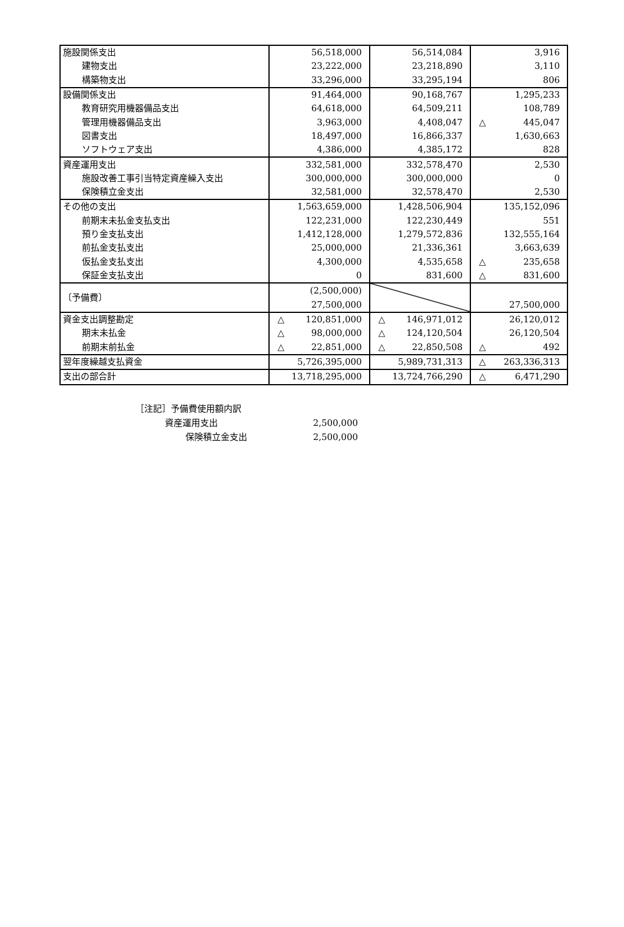| 施設関係支出 | 56,518,000 | 56,514,084 | 3,916 |
| 建物支出 | 23,222,000 | 23,218,890 | 3,110 |
| 構築物支出 | 33,296,000 | 33,295,194 | 806 |
| 設備関係支出 | 91,464,000 | 90,168,767 | 1,295,233 |
| 教育研究用機器備品支出 | 64,618,000 | 64,509,211 | 108,789 |
| 管理用機器備品支出 | 3,963,000 | 4,408,047 | △ 445,047 |
| 図書支出 | 18,497,000 | 16,866,337 | 1,630,663 |
| ソフトウェア支出 | 4,386,000 | 4,385,172 | 828 |
| 資産運用支出 | 332,581,000 | 332,578,470 | 2,530 |
| 施設改善工事引当特定資産繰入支出 | 300,000,000 | 300,000,000 | 0 |
| 保険積立金支出 | 32,581,000 | 32,578,470 | 2,530 |
| その他の支出 | 1,563,659,000 | 1,428,506,904 | 135,152,096 |
| 前期末未払金支払支出 | 122,231,000 | 122,230,449 | 551 |
| 預り金支払支出 | 1,412,128,000 | 1,279,572,836 | 132,555,164 |
| 前払金支払支出 | 25,000,000 | 21,336,361 | 3,663,639 |
| 仮払金支払支出 | 4,300,000 | 4,535,658 | △ 235,658 |
| 保証金支払支出 | 0 | 831,600 | △ 831,600 |
| 〔予備費〕 | (2,500,000) 27,500,000 | | 27,500,000 |
| 資金支出調整勘定 | △ 120,851,000 | △ 146,971,012 | 26,120,012 |
| 期末未払金 | △ 98,000,000 | △ 124,120,504 | 26,120,504 |
| 前期末前払金 | △ 22,851,000 | △ 22,850,508 | △ 492 |
| 翌年度繰越支払資金 | 5,726,395,000 | 5,989,731,313 | △ 263,336,313 |
| 支出の部合計 | 13,718,295,000 | 13,724,766,290 | △ 6,471,290 |
［注記］予備費使用額内訳
資産運用支出 2,500,000
保険積立金支出 2,500,000